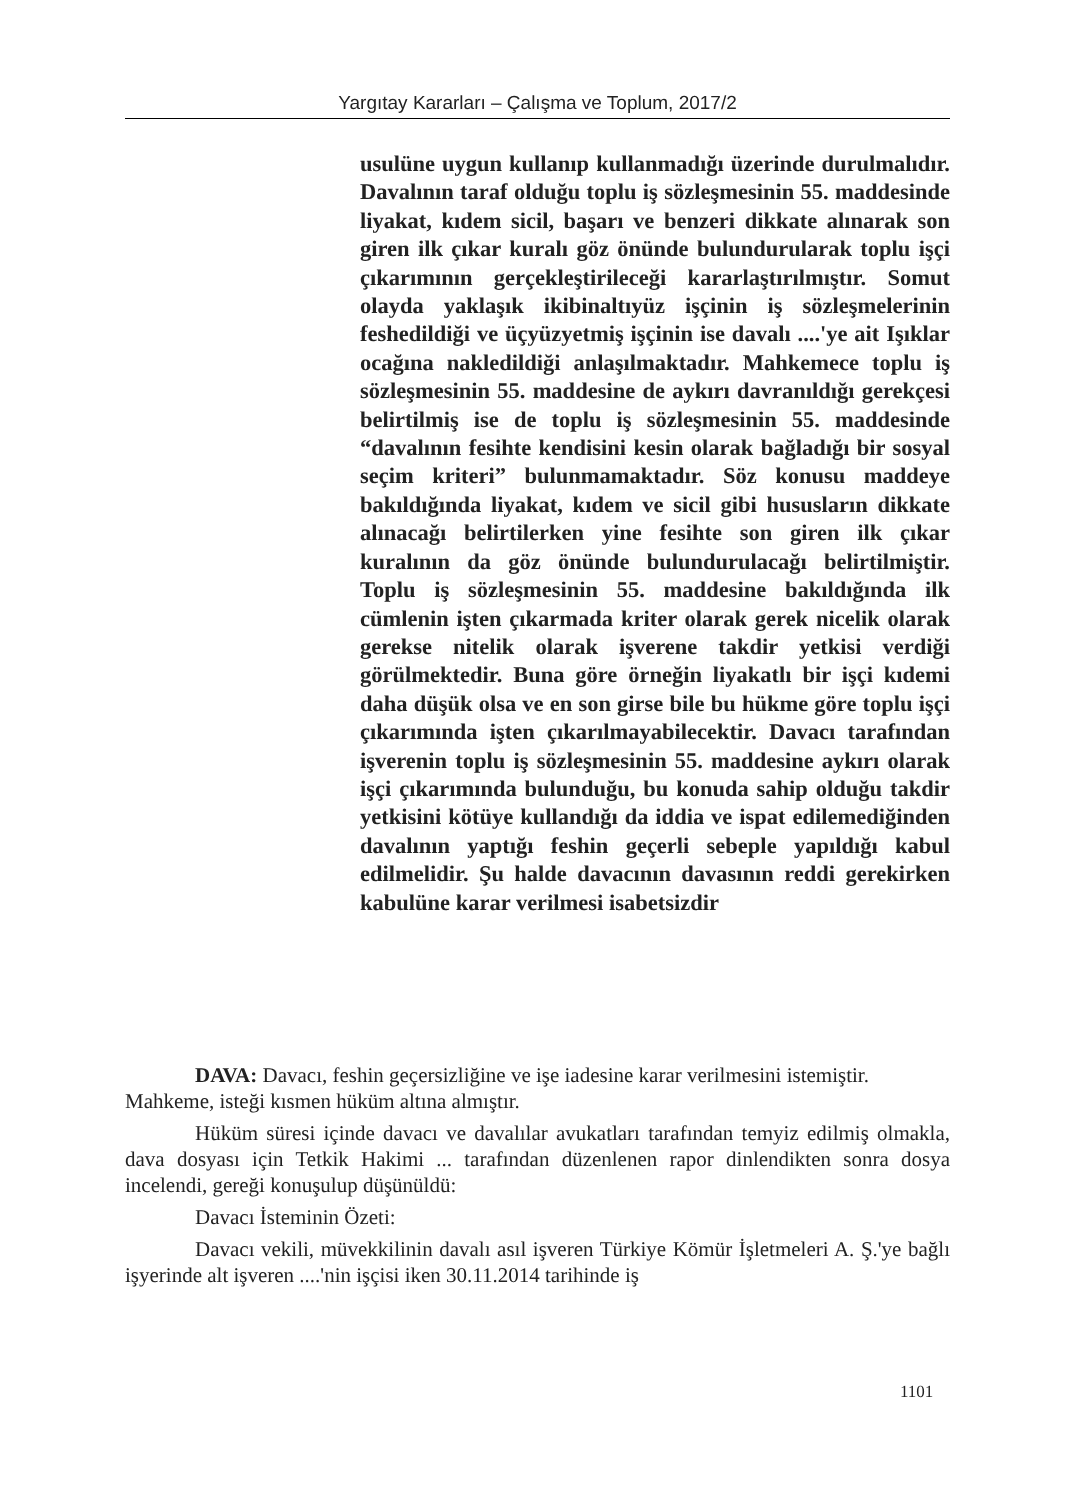Yargıtay Kararları – Çalışma ve Toplum, 2017/2
usulüne uygun kullanıp kullanmadığı üzerinde durulmalıdır. Davalının taraf olduğu toplu iş sözleşmesinin 55. maddesinde liyakat, kıdem sicil, başarı ve benzeri dikkate alınarak son giren ilk çıkar kuralı göz önünde bulundurularak toplu işçi çıkarımının gerçekleştirileceği kararlaştırılmıştır. Somut olayda yaklaşık ikibinaltıyüz işçinin iş sözleşmelerinin feshedildiği ve üçyüzyetmiş işçinin ise davalı ....'ye ait Işıklar ocağına nakledildiği anlaşılmaktadır. Mahkemece toplu iş sözleşmesinin 55. maddesine de aykırı davranıldığı gerekçesi belirtilmiş ise de toplu iş sözleşmesinin 55. maddesinde “davalının fesihte kendisini kesin olarak bağladığı bir sosyal seçim kriteri” bulunmamaktadır. Söz konusu maddeye bakıldığında liyakat, kıdem ve sicil gibi hususların dikkate alınacağı belirtilerken yine fesihte son giren ilk çıkar kuralının da göz önünde bulundurulacağı belirtilmiştir. Toplu iş sözleşmesinin 55. maddesine bakıldığında ilk cümlenin işten çıkarmada kriter olarak gerek nicelik olarak gerekse nitelik olarak işverene takdir yetkisi verdiği görülmektedir. Buna göre örneğin liyakatlı bir işçi kıdemi daha düşük olsa ve en son girse bile bu hükme göre toplu işçi çıkarımında işten çıkarılmayabilecektir. Davacı tarafından işverenin toplu iş sözleşmesinin 55. maddesine aykırı olarak işçi çıkarımında bulunduğu, bu konuda sahip olduğu takdir yetkisini kötüye kullandığı da iddia ve ispat edilemediğinden davalının yaptığı feshin geçerli sebeple yapıldığı kabul edilmelidir. Şu halde davacının davasının reddi gerekirken kabulüne karar verilmesi isabetsizdir
DAVA: Davacı, feshin geçersizliğine ve işe iadesine karar verilmesini istemiştir.
Mahkeme, isteği kısmen hüküm altına almıştır.
Hüküm süresi içinde davacı ve davalılar avukatları tarafından temyiz edilmiş olmakla, dava dosyası için Tetkik Hakimi ... tarafından düzenlenen rapor dinlendikten sonra dosya incelendi, gereği konuşulup düşünüldü:
Davacı İsteminin Özeti:
Davacı vekili, müvekkilinin davalı asıl işveren Türkiye Kömür İşletmeleri A. Ş.'ye bağlı işyerinde alt işveren ....'nin işçisi iken 30.11.2014 tarihinde iş
1101